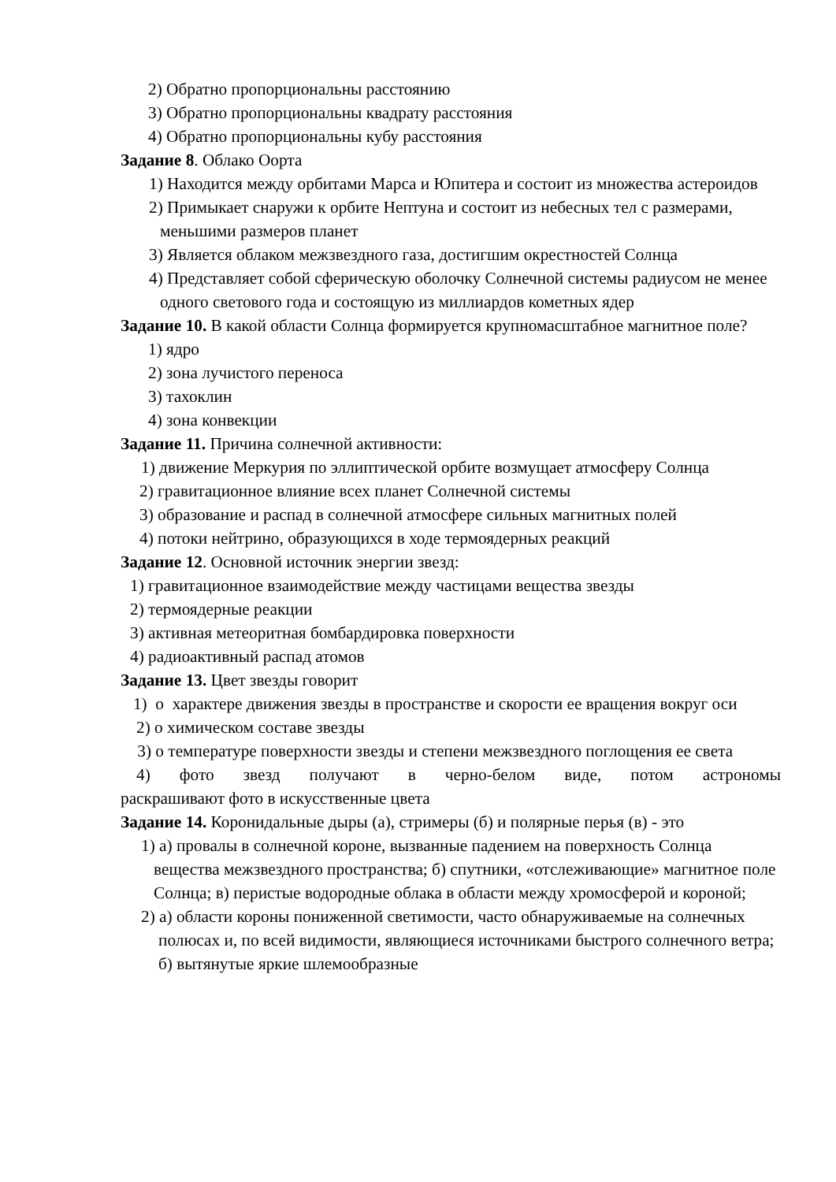2) Обратно пропорциональны расстоянию
3) Обратно пропорциональны квадрату расстояния
4) Обратно пропорциональны кубу расстояния
Задание 8. Облако Оорта
1) Находится между орбитами Марса и Юпитера и состоит из множества астероидов
2) Примыкает снаружи к орбите Нептуна и состоит из небесных тел с размерами, меньшими размеров планет
3) Является облаком межзвездного газа, достигшим окрестностей Солнца
4) Представляет собой сферическую оболочку Солнечной системы радиусом не менее одного светового года и состоящую из миллиардов кометных ядер
Задание 10. В какой области Солнца формируется крупномасштабное магнитное поле?
1) ядро
2) зона лучистого переноса
3) тахоклин
4) зона конвекции
Задание 11. Причина солнечной активности:
1) движение Меркурия по эллиптической орбите возмущает атмосферу Солнца
2) гравитационное влияние всех планет Солнечной системы
3) образование и распад в солнечной атмосфере сильных магнитных полей
4) потоки нейтрино, образующихся в ходе термоядерных реакций
Задание 12. Основной источник энергии звезд:
1) гравитационное взаимодействие между частицами вещества звезды
2) термоядерные реакции
3) активная метеоритная бомбардировка поверхности
4) радиоактивный распад атомов
Задание 13. Цвет звезды говорит
1) о характере движения звезды в пространстве и скорости ее вращения вокруг оси
2) о химическом составе звезды
3) о температуре поверхности звезды и степени межзвездного поглощения ее света
4) фото звезд получают в черно-белом виде, потом астрономы
раскрашивают фото в искусственные цвета
Задание 14. Коронидальные дыры (а), стримеры (б) и полярные перья (в) - это
1) а) провалы в солнечной короне, вызванные падением на поверхность Солнца вещества межзвездного пространства; б) спутники, «отслеживающие» магнитное поле Солнца; в) перистые водородные облака в области между хромосферой и короной;
2) а) области короны пониженной светимости, часто обнаруживаемые на солнечных полюсах и, по всей видимости, являющиеся источниками быстрого солнечного ветра; б) вытянутые яркие шлемообразные